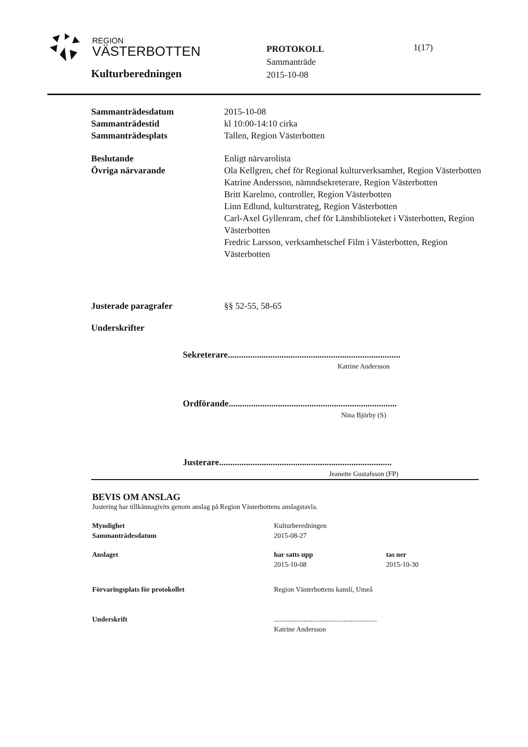REGION
VÄSTERBOTTEN
Kulturberedningen
PROTOKOLL
Sammanträde
2015-10-08
1(17)
Sammanträdesdatum 2015-10-08
Sammanträdestid kl 10:00-14:10 cirka
Sammanträdesplats Tallen, Region Västerbotten
Beslutande Enligt närvarolista
Övriga närvarande Ola Kellgren, chef för Regional kulturverksamhet, Region Västerbotten
Katrine Andersson, nämndsekreterare, Region Västerbotten
Britt Karelmo, controller, Region Västerbotten
Linn Edlund, kulturstrateg, Region Västerbotten
Carl-Axel Gyllenram, chef för Länsbiblioteket i Västerbotten, Region Västerbotten
Fredric Larsson, verksamhetschef Film i Västerbotten, Region Västerbotten
Justerade paragrafer §§ 52-55, 58-65
Underskrifter
Sekreterare.............................................................................
Katrine Andersson
Ordförande...........................................................................
Nina Björby (S)
Justerare.............................................................................
Jeanette Gustafsson (FP)
BEVIS OM ANSLAG
Justering har tillkännagivits genom anslag på Region Västerbottens anslagstavla.
Myndighet
Sammanträdesdatum
Kulturberedningen
2015-08-27
Anslaget har satts upp
2015-10-08
tas ner
2015-10-30
Förvaringsplats för protokollet Region Västerbottens kansli, Umeå
Underskrift ...........................................................
Katrine Andersson